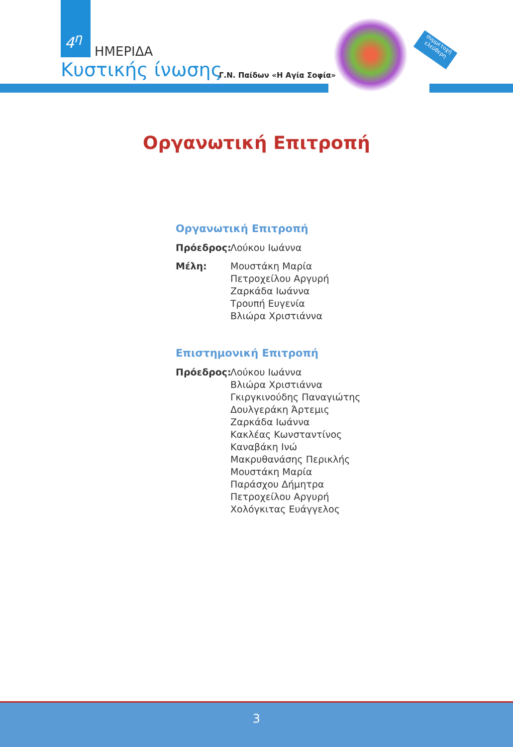4<sup>η</sup>
ΗΜΕΡΙΔΑ
Κυστικής ίνωσης Γ.Ν. Παίδων «Η Αγία Σοφία»
συμμετοχή ελεύθερη
Οργανωτική Επιτροπή
Οργανωτική Επιτροπή
Πρόεδρος: Λούκου Ιωάννα
Μέλη: Μουστάκη Μαρία
Πετροχείλου Αργυρή
Ζαρκάδα Ιωάννα
Τρουπή Ευγενία
Βλιώρα Χριστιάννα
Επιστημονική Επιτροπή
Πρόεδρος: Λούκου Ιωάννα
Βλιώρα Χριστιάννα
Γκιργκινούδης Παναγιώτης
Δουλγεράκη Άρτεμις
Ζαρκάδα Ιωάννα
Κακλέας Κωνσταντίνος
Καναβάκη Ινώ
Μακρυθανάσης Περικλής
Μουστάκη Μαρία
Παράσχου Δήμητρα
Πετροχείλου Αργυρή
Χολόγκιτας Ευάγγελος
3